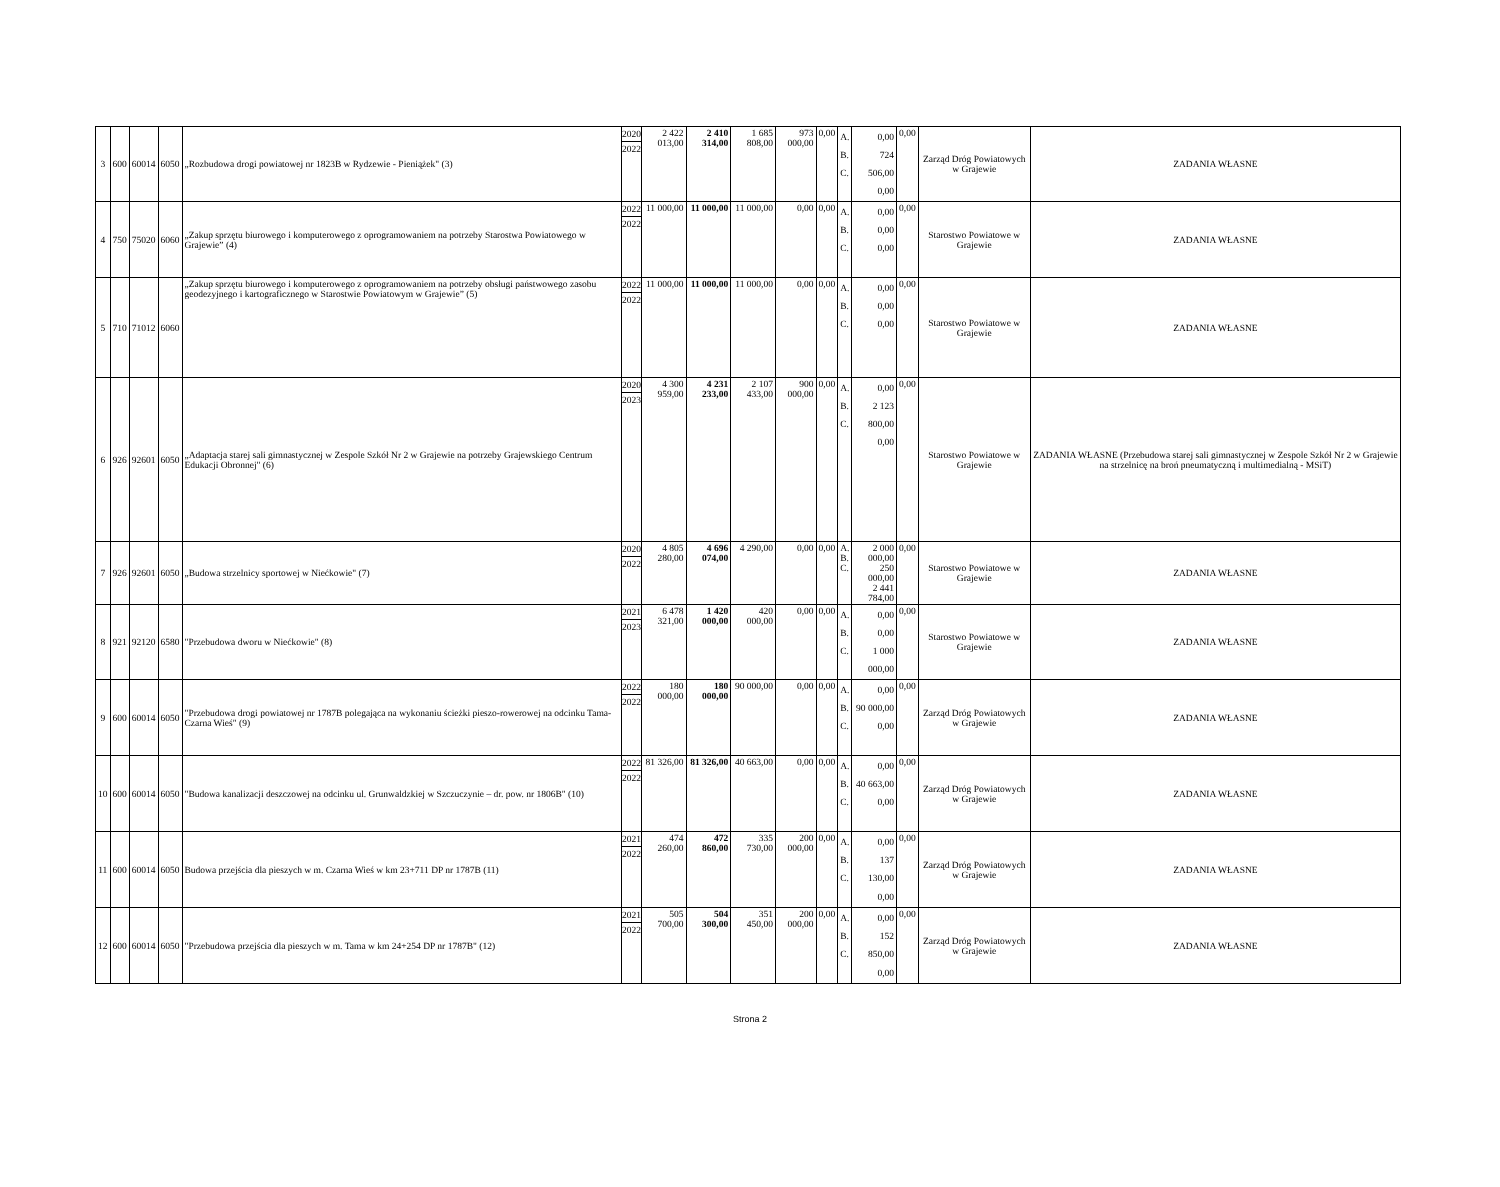| 3 | 600 | 60014 | 6050 | „Rozbudowa drogi powiatowej nr 1823B w Rydzewie - Pieniążek" (3) | 2020 2022 | 2 422 013,00 | 2 410 314,00 | 1 685 808,00 | 973 000,00 | 0,00 | A. B. C. | 0,00 724 506,00 0,00 | 0,00 | Zarząd Dróg Powiatowych w Grajewie | ZADANIA WŁASNE |
| 4 | 750 | 75020 | 6060 | „Zakup sprzętu biurowego i komputerowego z oprogramowaniem na potrzeby Starostwa Powiatowego w Grajewie” (4) | 2022 2022 | 11 000,00 | 11 000,00 | 11 000,00 | 0,00 | 0,00 | A. B. C. | 0,00 0,00 0,00 | 0,00 | Starostwo Powiatowe w Grajewie | ZADANIA WŁASNE |
| 5 | 710 | 71012 | 6060 | „Zakup sprzętu biurowego i komputerowego z oprogramowaniem na potrzeby obsługi państwowego zasobu geodezyjnego i kartograficznego w Starostwie Powiatowym w Grajewie” (5) | 2022 2022 | 11 000,00 | 11 000,00 | 11 000,00 | 0,00 | 0,00 | A. B. C. | 0,00 0,00 0,00 | 0,00 | Starostwo Powiatowe w Grajewie | ZADANIA WŁASNE |
| 6 | 926 | 92601 | 6050 | „Adaptacja starej sali gimnastycznej w Zespole Szkół Nr 2 w Grajewie na potrzeby Grajewskiego Centrum Edukacji Obronnej" (6) | 2020 2023 | 4 300 959,00 | 4 231 233,00 | 2 107 433,00 | 900 000,00 | 0,00 | A. B. C. | 0,00 2 123 800,00 0,00 | 0,00 | Starostwo Powiatowe w Grajewie | ZADANIA WŁASNE (Przebudowa starej sali gimnastycznej w Zespole Szkół Nr 2 w Grajewie na strzelnicę na broń pneumatyczną i multimedialną - MSiT) |
| 7 | 926 | 92601 | 6050 | „Budowa strzelnicy sportowej w Niećkowie" (7) | 2020 2022 | 4 805 280,00 | 4 696 074,00 | 4 290,00 | 0,00 | 0,00 | A. B. C. | 2 000 000,00 250 000,00 2 441 784,00 | 0,00 | Starostwo Powiatowe w Grajewie | ZADANIA WŁASNE |
| 8 | 921 | 92120 | 6580 | "Przebudowa dworu w Niećkowie" (8) | 2021 2023 | 6 478 321,00 | 1 420 000,00 | 420 000,00 | 0,00 | 0,00 | A. B. C. | 0,00 0,00 1 000 000,00 | 0,00 | Starostwo Powiatowe w Grajewie | ZADANIA WŁASNE |
| 9 | 600 | 60014 | 6050 | "Przebudowa drogi powiatowej nr 1787B polegająca na wykonaniu ścieżki pieszo-rowerowej na odcinku Tama-Czarna Wieś" (9) | 2022 2022 | 180 000,00 | 180 000,00 | 90 000,00 | 0,00 | 0,00 | A. B. C. | 0,00 90 000,00 0,00 | 0,00 | Zarząd Dróg Powiatowych w Grajewie | ZADANIA WŁASNE |
| 10 | 600 | 60014 | 6050 | "Budowa kanalizacji deszczowej na odcinku ul. Grunwaldzkiej w Szczuczynie – dr. pow. nr 1806B" (10) | 2022 2022 | 81 326,00 | 81 326,00 | 40 663,00 | 0,00 | 0,00 | A. B. C. | 0,00 40 663,00 0,00 | 0,00 | Zarząd Dróg Powiatowych w Grajewie | ZADANIA WŁASNE |
| 11 | 600 | 60014 | 6050 | Budowa przejścia dla pieszych w m. Czarna Wieś w km 23+711 DP nr 1787B (11) | 2021 2022 | 474 260,00 | 472 860,00 | 335 730,00 | 200 000,00 | 0,00 | A. B. C. | 0,00 137 130,00 0,00 | 0,00 | Zarząd Dróg Powiatowych w Grajewie | ZADANIA WŁASNE |
| 12 | 600 | 60014 | 6050 | "Przebudowa przejścia dla pieszych w m. Tama w km 24+254 DP nr 1787B" (12) | 2021 2022 | 505 700,00 | 504 300,00 | 351 450,00 | 200 000,00 | 0,00 | A. B. C. | 0,00 152 850,00 0,00 | 0,00 | Zarząd Dróg Powiatowych w Grajewie | ZADANIA WŁASNE |
Strona 2